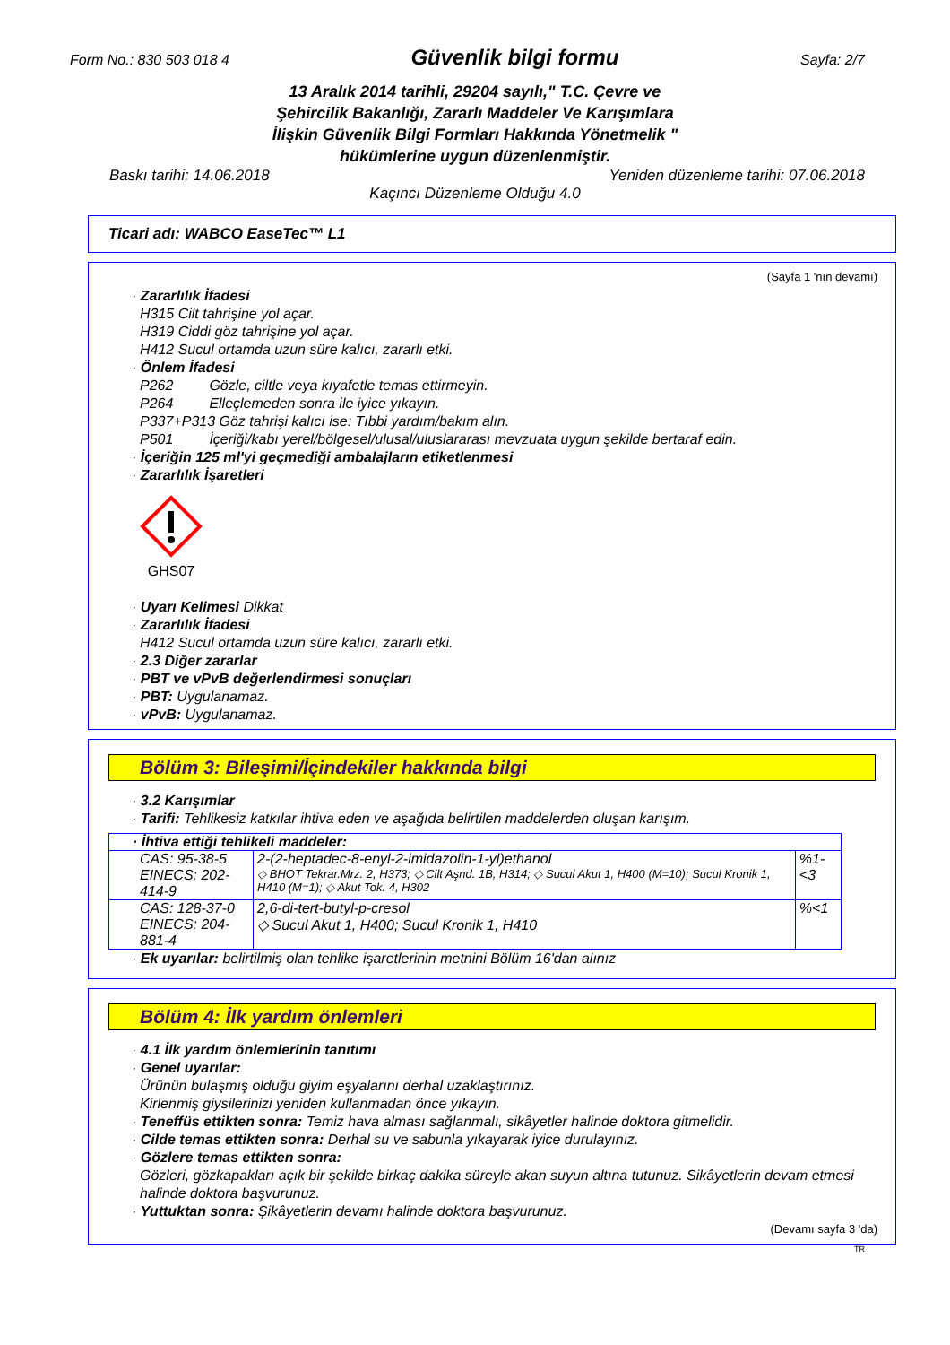Form No.: 830 503 018 4 Güvenlik bilgi formu Sayfa: 2/7
13 Aralık 2014 tarihli, 29204 sayılı," T.C. Çevre ve
Şehircilik Bakanlığı, Zararlı Maddeler Ve Karışımlara
İlişkin Güvenlik Bilgi Formları Hakkında Yönetmelik "
hükümlerine uygun düzenlenmiştir.
Baskı tarihi: 14.06.2018 Yeniden düzenleme tarihi: 07.06.2018
Kaçıncı Düzenleme Olduğu 4.0
Ticari adı: WABCO EaseTec™ L1
(Sayfa 1 'nın devamı)
· Zararlılık İfadesi
H315 Cilt tahrişine yol açar.
H319 Ciddi göz tahrişine yol açar.
H412 Sucul ortamda uzun süre kalıcı, zararlı etki.
· Önlem İfadesi
P262 Gözle, ciltle veya kıyafetle temas ettirmeyin.
P264 Elleçlemeden sonra ile iyice yıkayın.
P337+P313 Göz tahrişi kalıcı ise: Tıbbi yardım/bakım alın.
P501 İçeriği/kabı yerel/bölgesel/ulusal/uluslararası mevzuata uygun şekilde bertaraf edin.
· İçeriğin 125 ml'yi geçmediği ambalajların etiketlenmesi
· Zararlılık İşaretleri
GHS07
· Uyarı Kelimesi Dikkat
· Zararlılık İfadesi
H412 Sucul ortamda uzun süre kalıcı, zararlı etki.
· 2.3 Diğer zararlar
· PBT ve vPvB değerlendirmesi sonuçları
· PBT: Uygulanamaz.
· vPvB: Uygulanamaz.
Bölüm 3: Bileşimi/İçindekiler hakkında bilgi
· 3.2 Karışımlar
· Tarifi: Tehlikesiz katkılar ihtiva eden ve aşağıda belirtilen maddelerden oluşan karışım.
| · İhtiva ettiği tehlikeli maddeler: | | |
| CAS: 95-38-5 EINECS: 202-414-9 | 2-(2-heptadec-8-enyl-2-imidazolin-1-yl)ethanol ◇ BHOT Tekrar.Mrz. 2, H373; ◇ Cilt Aşnd. 1B, H314; ◇ Sucul Akut 1, H400 (M=10); Sucul Kronik 1, H410 (M=1); ◇ Akut Tok. 4, H302 | %1-<3 |
| CAS: 128-37-0 EINECS: 204-881-4 | 2,6-di-tert-butyl-p-cresol ◇ Sucul Akut 1, H400; Sucul Kronik 1, H410 | %<1 |
· Ek uyarılar: belirtilmiş olan tehlike işaretlerinin metnini Bölüm 16'dan alınız
Bölüm 4: İlk yardım önlemleri
· 4.1 İlk yardım önlemlerinin tanıtımı
· Genel uyarılar:
Ürünün bulaşmış olduğu giyim eşyalarını derhal uzaklaştırınız.
Kirlenmiş giysilerinizi yeniden kullanmadan önce yıkayın.
· Teneffüs ettikten sonra: Temiz hava alması sağlanmalı, sikâyetler halinde doktora gitmelidir.
· Cilde temas ettikten sonra: Derhal su ve sabunla yıkayarak iyice durulayınız.
· Gözlere temas ettikten sonra:
Gözleri, gözkapakları açık bir şekilde birkaç dakika süreyle akan suyun altına tutunuz. Sikâyetlerin devam etmesi halinde doktora başvurunuz.
· Yuttuktan sonra: Şikâyetlerin devamı halinde doktora başvurunuz.
(Devamı sayfa 3 'da)
TR